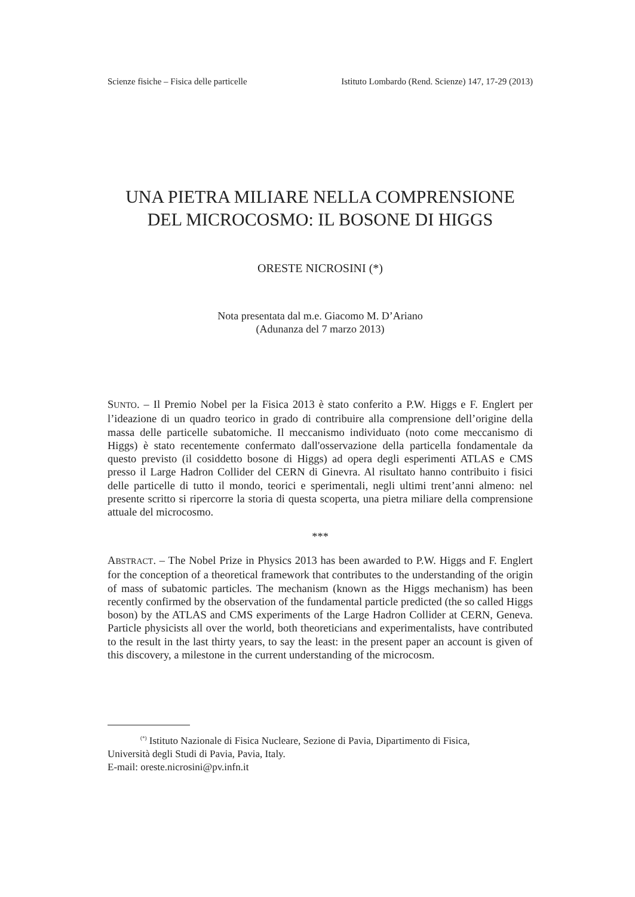Scienze fisiche – Fisica delle particelle Istituto Lombardo (Rend. Scienze) 147, 17-29 (2013)
UNA PIETRA MILIARE NELLA COMPRENSIONE
DEL MICROCOSMO: IL BOSONE DI HIGGS
ORESTE NICROSINI (*)
Nota presentata dal m.e. Giacomo M. D’Ariano
(Adunanza del 7 marzo 2013)
SUNTO. – Il Premio Nobel per la Fisica 2013 è stato conferito a P.W. Higgs e F. Englert per l’ideazione di un quadro teorico in grado di contribuire alla comprensione dell’origine della massa delle particelle subatomiche. Il meccanismo individuato (noto come meccanismo di Higgs) è stato recentemente confermato dall'osservazione della particella fondamentale da questo previsto (il cosiddetto bosone di Higgs) ad opera degli esperimenti ATLAS e CMS presso il Large Hadron Collider del CERN di Ginevra. Al risultato hanno contribuito i fisici delle particelle di tutto il mondo, teorici e sperimentali, negli ultimi trent’anni almeno: nel presente scritto si ripercorre la storia di questa scoperta, una pietra miliare della comprensione attuale del microcosmo.
***
ABSTRACT. – The Nobel Prize in Physics 2013 has been awarded to P.W. Higgs and F. Englert for the conception of a theoretical framework that contributes to the understanding of the origin of mass of subatomic particles. The mechanism (known as the Higgs mechanism) has been recently confirmed by the observation of the fundamental particle predicted (the so called Higgs boson) by the ATLAS and CMS experiments of the Large Hadron Collider at CERN, Geneva. Particle physicists all over the world, both theoreticians and experimentalists, have contributed to the result in the last thirty years, to say the least: in the present paper an account is given of this discovery, a milestone in the current understanding of the microcosm.
<sup>(*)</sup> Istituto Nazionale di Fisica Nucleare, Sezione di Pavia, Dipartimento di Fisica,
Università degli Studi di Pavia, Pavia, Italy.
E-mail: oreste.nicrosini@pv.infn.it